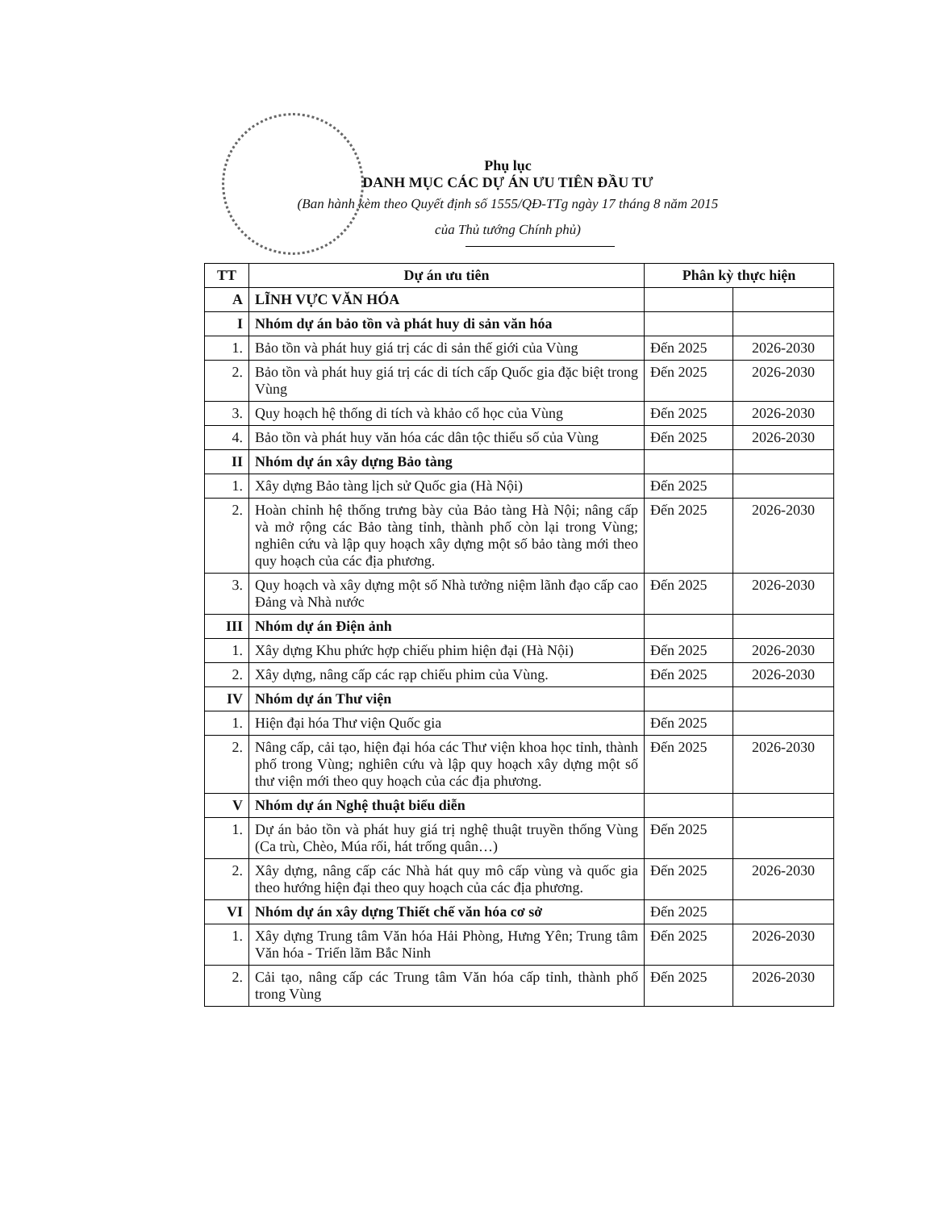Phụ lục
DANH MỤC CÁC DỰ ÁN ƯU TIÊN ĐẦU TƯ
(Ban hành kèm theo Quyết định số 1555/QĐ-TTg ngày 17 tháng 8 năm 2015
của Thủ tướng Chính phủ)
| TT | Dự án ưu tiên | Phân kỳ thực hiện | |
| --- | --- | --- | --- |
| A | LĨNH VỰC VĂN HÓA | | |
| I | Nhóm dự án bảo tồn và phát huy di sản văn hóa | | |
| 1. | Bảo tồn và phát huy giá trị các di sản thế giới của Vùng | Đến 2025 | 2026-2030 |
| 2. | Bảo tồn và phát huy giá trị các di tích cấp Quốc gia đặc biệt trong Vùng | Đến 2025 | 2026-2030 |
| 3. | Quy hoạch hệ thống di tích và khảo cổ học của Vùng | Đến 2025 | 2026-2030 |
| 4. | Bảo tồn và phát huy văn hóa các dân tộc thiểu số của Vùng | Đến 2025 | 2026-2030 |
| II | Nhóm dự án xây dựng Bảo tàng | | |
| 1. | Xây dựng Bảo tàng lịch sử Quốc gia (Hà Nội) | Đến 2025 | |
| 2. | Hoàn chỉnh hệ thống trưng bày của Bảo tàng Hà Nội; nâng cấp và mở rộng các Bảo tàng tỉnh, thành phố còn lại trong Vùng; nghiên cứu và lập quy hoạch xây dựng một số bảo tàng mới theo quy hoạch của các địa phương. | Đến 2025 | 2026-2030 |
| 3. | Quy hoạch và xây dựng một số Nhà tưởng niệm lãnh đạo cấp cao Đảng và Nhà nước | Đến 2025 | 2026-2030 |
| III | Nhóm dự án Điện ảnh | | |
| 1. | Xây dựng Khu phức hợp chiếu phim hiện đại (Hà Nội) | Đến 2025 | 2026-2030 |
| 2. | Xây dựng, nâng cấp các rạp chiếu phim của Vùng. | Đến 2025 | 2026-2030 |
| IV | Nhóm dự án Thư viện | | |
| 1. | Hiện đại hóa Thư viện Quốc gia | Đến 2025 | |
| 2. | Nâng cấp, cải tạo, hiện đại hóa các Thư viện khoa học tỉnh, thành phố trong Vùng; nghiên cứu và lập quy hoạch xây dựng một số thư viện mới theo quy hoạch của các địa phương. | Đến 2025 | 2026-2030 |
| V | Nhóm dự án Nghệ thuật biểu diễn | | |
| 1. | Dự án bảo tồn và phát huy giá trị nghệ thuật truyền thống Vùng (Ca trù, Chèo, Múa rối, hát trống quân…) | Đến 2025 | |
| 2. | Xây dựng, nâng cấp các Nhà hát quy mô cấp vùng và quốc gia theo hướng hiện đại theo quy hoạch của các địa phương. | Đến 2025 | 2026-2030 |
| VI | Nhóm dự án xây dựng Thiết chế văn hóa cơ sở | Đến 2025 | |
| 1. | Xây dựng Trung tâm Văn hóa Hải Phòng, Hưng Yên; Trung tâm Văn hóa - Triển lãm Bắc Ninh | Đến 2025 | 2026-2030 |
| 2. | Cải tạo, nâng cấp các Trung tâm Văn hóa cấp tỉnh, thành phố trong Vùng | Đến 2025 | 2026-2030 |